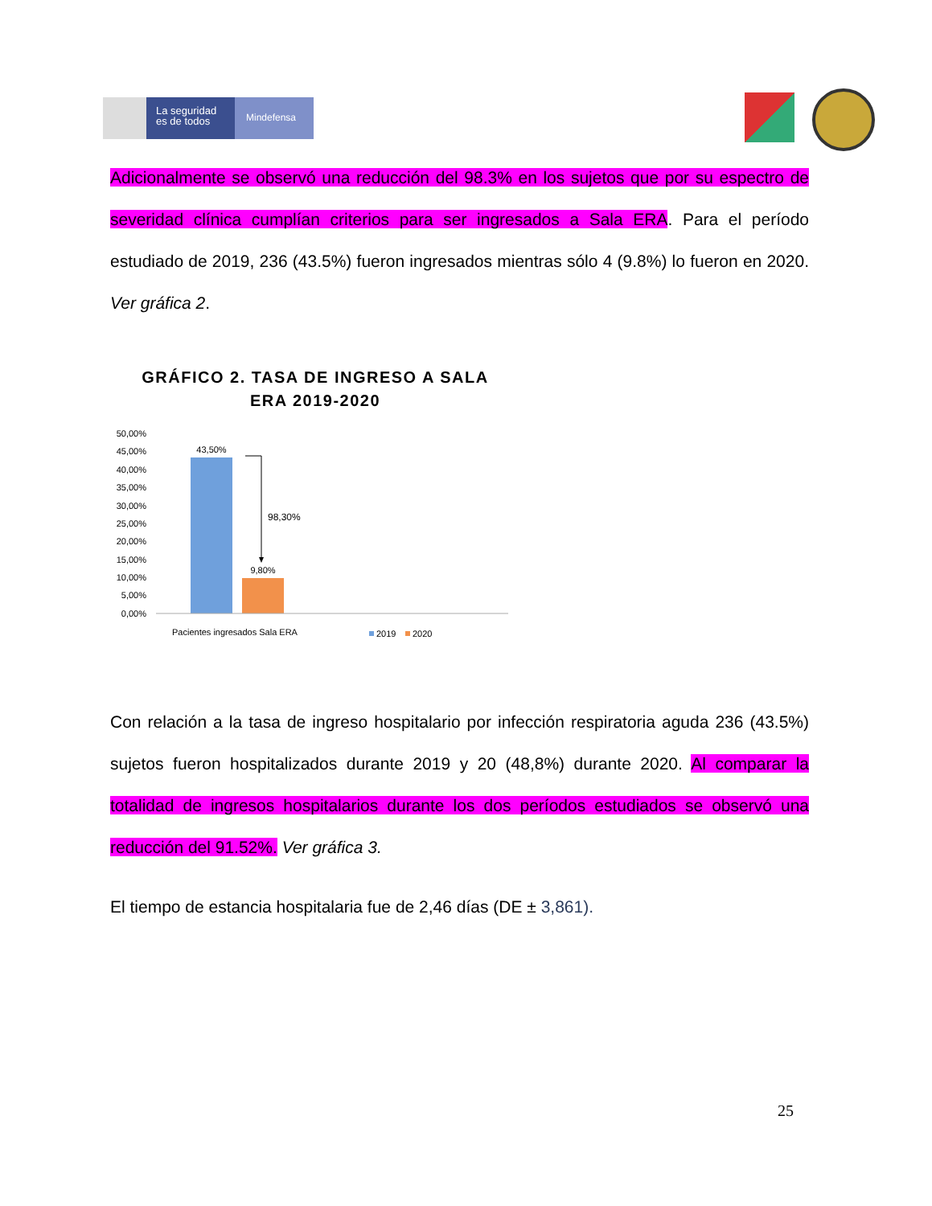La seguridad es de todos
Mindefensa
Adicionalmente se observó una reducción del 98.3% en los sujetos que por su espectro de severidad clínica cumplían criterios para ser ingresados a Sala ERA. Para el período estudiado de 2019, 236 (43.5%) fueron ingresados mientras sólo 4 (9.8%) lo fueron en 2020. Ver gráfica 2.
GRÁFICO 2. TASA DE INGRESO A SALA ERA 2019-2020
50,00%
45,00%
40,00%
35,00%
30,00%
25,00%
20,00%
15,00%
10,00%
5,00%
0,00%
43,50%
9,80%
98,30%
Pacientes ingresados Sala ERA
2019
2020
Con relación a la tasa de ingreso hospitalario por infección respiratoria aguda 236 (43.5%) sujetos fueron hospitalizados durante 2019 y 20 (48,8%) durante 2020. Al comparar la totalidad de ingresos hospitalarios durante los dos períodos estudiados se observó una reducción del 91.52%. Ver gráfica 3.
El tiempo de estancia hospitalaria fue de 2,46 días (DE ± 3,861).
25